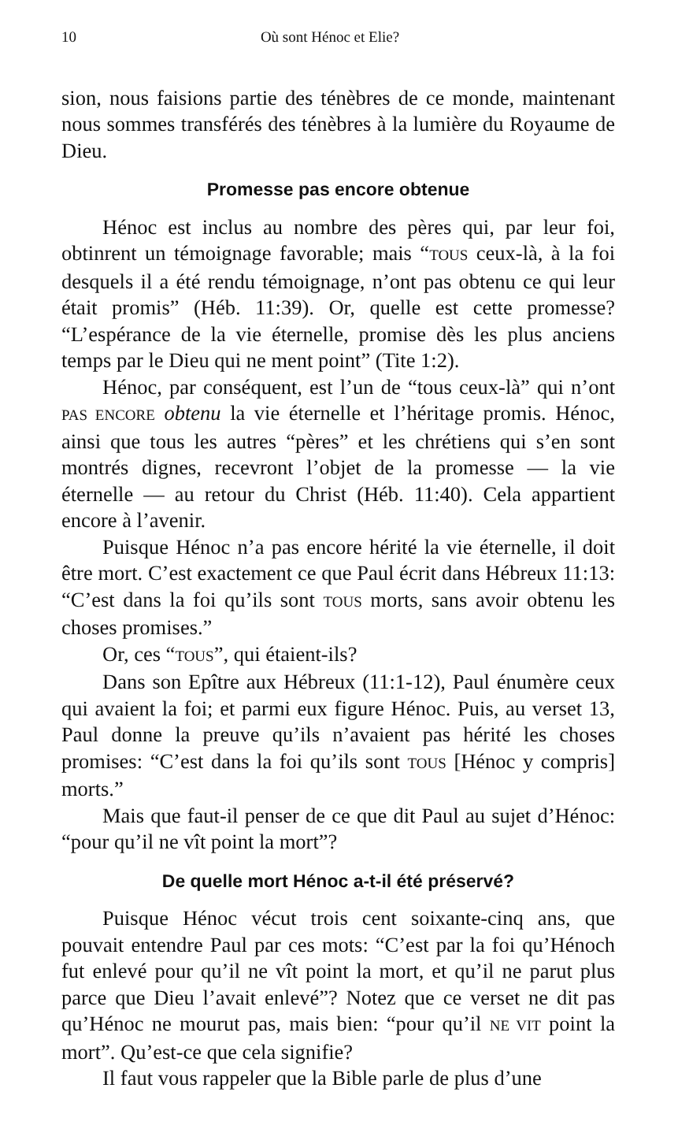10 Où sont Hénoc et Elie?
sion, nous faisions partie des ténèbres de ce monde, maintenant nous sommes transférés des ténèbres à la lumière du Royaume de Dieu.
Promesse pas encore obtenue
Hénoc est inclus au nombre des pères qui, par leur foi, obtinrent un témoignage favorable; mais “TOUS ceux-là, à la foi desquels il a été rendu témoignage, n’ont pas obtenu ce qui leur était promis” (Héb. 11:39). Or, quelle est cette promesse? “L’espérance de la vie éternelle, promise dès les plus anciens temps par le Dieu qui ne ment point” (Tite 1:2).
Hénoc, par conséquent, est l’un de “tous ceux-là” qui n’ont PAS ENCORE obtenu la vie éternelle et l’héritage promis. Hénoc, ainsi que tous les autres “pères” et les chrétiens qui s’en sont montrés dignes, recevront l’objet de la promesse — la vie éternelle — au retour du Christ (Héb. 11:40). Cela appartient encore à l’avenir.
Puisque Hénoc n’a pas encore hérité la vie éternelle, il doit être mort. C’est exactement ce que Paul écrit dans Hébreux 11:13: “C’est dans la foi qu’ils sont TOUS morts, sans avoir obtenu les choses promises.”
Or, ces “TOUS”, qui étaient-ils?
Dans son Epître aux Hébreux (11:1-12), Paul énumère ceux qui avaient la foi; et parmi eux figure Hénoc. Puis, au verset 13, Paul donne la preuve qu’ils n’avaient pas hérité les choses promises: “C’est dans la foi qu’ils sont TOUS [Hénoc y compris] morts.”
Mais que faut-il penser de ce que dit Paul au sujet d’Hénoc: “pour qu’il ne vît point la mort”?
De quelle mort Hénoc a-t-il été préservé?
Puisque Hénoc vécut trois cent soixante-cinq ans, que pouvait entendre Paul par ces mots: “C’est par la foi qu’Hénoch fut enlevé pour qu’il ne vît point la mort, et qu’il ne parut plus parce que Dieu l’avait enlevé”? Notez que ce verset ne dit pas qu’Hénoc ne mourut pas, mais bien: “pour qu’il NE VIT point la mort”. Qu’est-ce que cela signifie?
Il faut vous rappeler que la Bible parle de plus d’une